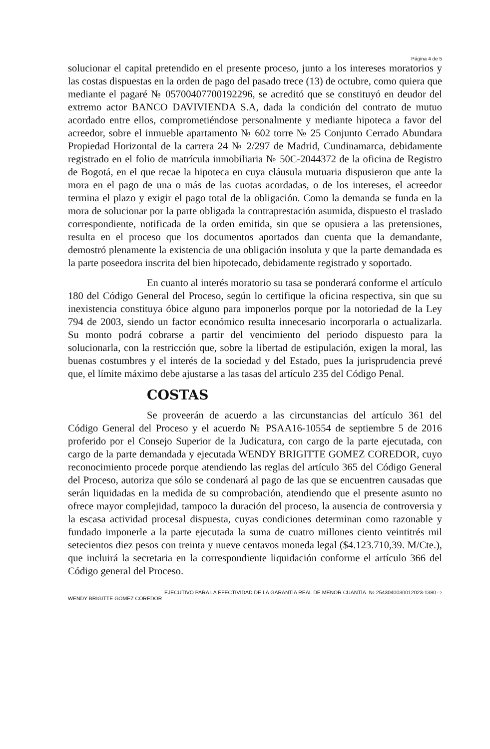Página 4 de 5
solucionar el capital pretendido en el presente proceso, junto a los intereses moratorios y las costas dispuestas en la orden de pago del pasado trece (13) de octubre, como quiera que mediante el pagaré № 05700407700192296, se acreditó que se constituyó en deudor del extremo actor BANCO DAVIVIENDA S.A, dada la condición del contrato de mutuo acordado entre ellos, comprometiéndose personalmente y mediante hipoteca a favor del acreedor, sobre el inmueble apartamento № 602 torre № 25 Conjunto Cerrado Abundara Propiedad Horizontal de la carrera 24 № 2/297 de Madrid, Cundinamarca, debidamente registrado en el folio de matrícula inmobiliaria № 50C-2044372 de la oficina de Registro de Bogotá, en el que recae la hipoteca en cuya cláusula mutuaria dispusieron que ante la mora en el pago de una o más de las cuotas acordadas, o de los intereses, el acreedor termina el plazo y exigir el pago total de la obligación. Como la demanda se funda en la mora de solucionar por la parte obligada la contraprestación asumida, dispuesto el traslado correspondiente, notificada de la orden emitida, sin que se opusiera a las pretensiones, resulta en el proceso que los documentos aportados dan cuenta que la demandante, demostró plenamente la existencia de una obligación insoluta y que la parte demandada es la parte poseedora inscrita del bien hipotecado, debidamente registrado y soportado.
En cuanto al interés moratorio su tasa se ponderará conforme el artículo 180 del Código General del Proceso, según lo certifique la oficina respectiva, sin que su inexistencia constituya óbice alguno para imponerlos porque por la notoriedad de la Ley 794 de 2003, siendo un factor económico resulta innecesario incorporarla o actualizarla. Su monto podrá cobrarse a partir del vencimiento del periodo dispuesto para la solucionarla, con la restricción que, sobre la libertad de estipulación, exigen la moral, las buenas costumbres y el interés de la sociedad y del Estado, pues la jurisprudencia prevé que, el límite máximo debe ajustarse a las tasas del artículo 235 del Código Penal.
COSTAS
Se proveerán de acuerdo a las circunstancias del artículo 361 del Código General del Proceso y el acuerdo № PSAA16-10554 de septiembre 5 de 2016 proferido por el Consejo Superior de la Judicatura, con cargo de la parte ejecutada, con cargo de la parte demandada y ejecutada WENDY BRIGITTE GOMEZ COREDOR, cuyo reconocimiento procede porque atendiendo las reglas del artículo 365 del Código General del Proceso, autoriza que sólo se condenará al pago de las que se encuentren causadas que serán liquidadas en la medida de su comprobación, atendiendo que el presente asunto no ofrece mayor complejidad, tampoco la duración del proceso, la ausencia de controversia y la escasa actividad procesal dispuesta, cuyas condiciones determinan como razonable y fundado imponerle a la parte ejecutada la suma de cuatro millones ciento veintitrés mil setecientos diez pesos con treinta y nueve centavos moneda legal ($4.123.710,39. M/Cte.), que incluirá la secretaria en la correspondiente liquidación conforme el artículo 366 del Código general del Proceso.
EJECUTIVO PARA LA EFECTIVIDAD DE LA GARANTÍA REAL DE MENOR CUANTÍA. № 2543040030012023-1380 ⇨
WENDY BRIGITTE GOMEZ COREDOR